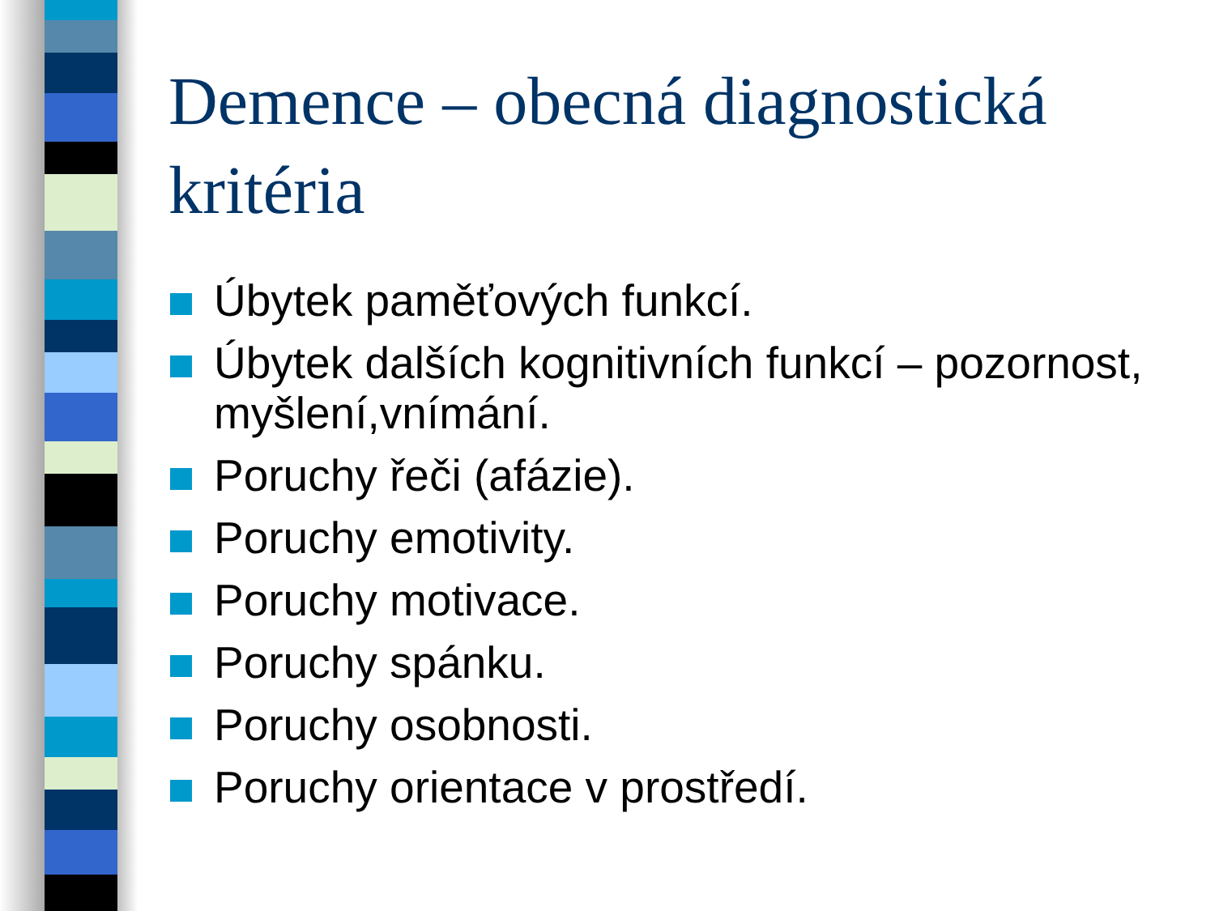Demence – obecná diagnostická kritéria
Úbytek paměťových funkcí.
Úbytek dalších kognitivních funkcí – pozornost, myšlení,vnímání.
Poruchy řeči (afázie).
Poruchy emotivity.
Poruchy motivace.
Poruchy spánku.
Poruchy osobnosti.
Poruchy orientace v prostředí.